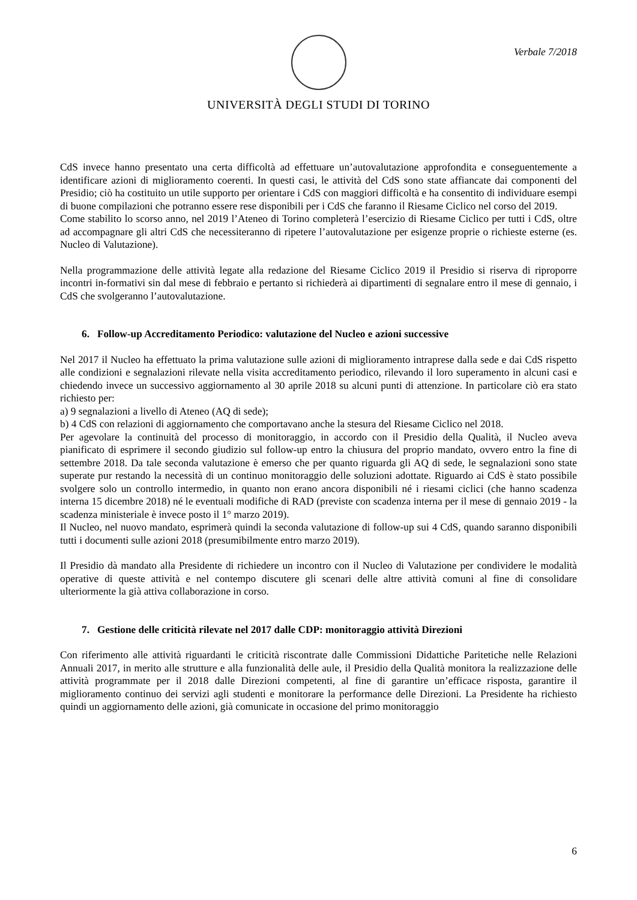Verbale 7/2018
UNIVERSITÀ DEGLI STUDI DI TORINO
CdS invece hanno presentato una certa difficoltà ad effettuare un’autovalutazione approfondita e conseguentemente a identificare azioni di miglioramento coerenti. In questi casi, le attività del CdS sono state affiancate dai componenti del Presidio; ciò ha costituito un utile supporto per orientare i CdS con maggiori difficoltà e ha consentito di individuare esempi di buone compilazioni che potranno essere rese disponibili per i CdS che faranno il Riesame Ciclico nel corso del 2019.
Come stabilito lo scorso anno, nel 2019 l’Ateneo di Torino completerà l’esercizio di Riesame Ciclico per tutti i CdS, oltre ad accompagnare gli altri CdS che necessiteranno di ripetere l’autovalutazione per esigenze proprie o richieste esterne (es. Nucleo di Valutazione).
Nella programmazione delle attività legate alla redazione del Riesame Ciclico 2019 il Presidio si riserva di riproporre incontri in-formativi sin dal mese di febbraio e pertanto si richiederà ai dipartimenti di segnalare entro il mese di gennaio, i CdS che svolgeranno l’autovalutazione.
6. Follow-up Accreditamento Periodico: valutazione del Nucleo e azioni successive
Nel 2017 il Nucleo ha effettuato la prima valutazione sulle azioni di miglioramento intraprese dalla sede e dai CdS rispetto alle condizioni e segnalazioni rilevate nella visita accreditamento periodico, rilevando il loro superamento in alcuni casi e chiedendo invece un successivo aggiornamento al 30 aprile 2018 su alcuni punti di attenzione. In particolare ciò era stato richiesto per:
a) 9 segnalazioni a livello di Ateneo (AQ di sede);
b) 4 CdS con relazioni di aggiornamento che comportavano anche la stesura del Riesame Ciclico nel 2018.
Per agevolare la continuità del processo di monitoraggio, in accordo con il Presidio della Qualità, il Nucleo aveva pianificato di esprimere il secondo giudizio sul follow-up entro la chiusura del proprio mandato, ovvero entro la fine di settembre 2018. Da tale seconda valutazione è emerso che per quanto riguarda gli AQ di sede, le segnalazioni sono state superate pur restando la necessità di un continuo monitoraggio delle soluzioni adottate. Riguardo ai CdS è stato possibile svolgere solo un controllo intermedio, in quanto non erano ancora disponibili né i riesami ciclici (che hanno scadenza interna 15 dicembre 2018) né le eventuali modifiche di RAD (previste con scadenza interna per il mese di gennaio 2019 - la scadenza ministeriale è invece posto il 1° marzo 2019).
Il Nucleo, nel nuovo mandato, esprimerà quindi la seconda valutazione di follow-up sui 4 CdS, quando saranno disponibili tutti i documenti sulle azioni 2018 (presumibilmente entro marzo 2019).
Il Presidio dà mandato alla Presidente di richiedere un incontro con il Nucleo di Valutazione per condividere le modalità operative di queste attività e nel contempo discutere gli scenari delle altre attività comuni al fine di consolidare ulteriormente la già attiva collaborazione in corso.
7. Gestione delle criticità rilevate nel 2017 dalle CDP: monitoraggio attività Direzioni
Con riferimento alle attività riguardanti le criticità riscontrate dalle Commissioni Didattiche Paritetiche nelle Relazioni Annuali 2017, in merito alle strutture e alla funzionalità delle aule, il Presidio della Qualità monitora la realizzazione delle attività programmate per il 2018 dalle Direzioni competenti, al fine di garantire un’efficace risposta, garantire il miglioramento continuo dei servizi agli studenti e monitorare la performance delle Direzioni. La Presidente ha richiesto quindi un aggiornamento delle azioni, già comunicate in occasione del primo monitoraggio
6